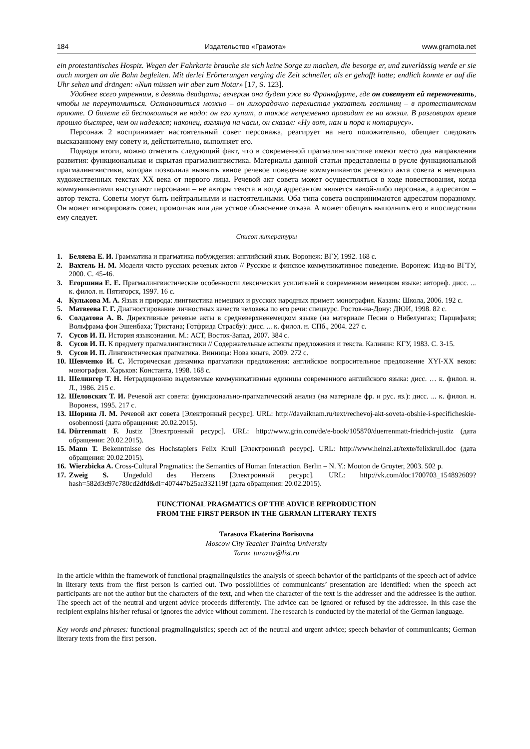184 Издательство «Грамота» www.gramota.net
ein protestantisches Hospiz. Wegen der Fahrkarte brauche sie sich keine Sorge zu machen, die besorge er, und zuverlässig werde er sie auch morgen an die Bahn begleiten. Mit derlei Erörterungen verging die Zeit schneller, als er gehofft hatte; endlich konnte er auf die Uhr sehen und drängen: «Nun müssen wir aber zum Notar» [17, S. 123].
Удобнее всего утренним, в девять двадцать; вечером она будет уже во Франкфурте, где он советует ей переночевать, чтобы не переутомиться. Остановиться можно – он лихорадочно перелистал указатель гостиниц – в протестантском приюте. О билете ей беспокоиться не надо: он его купит, а также непременно проводит ее на вокзал. В разговорах время прошло быстрее, чем он надеялся; наконец, взглянув на часы, он сказал: «Ну вот, нам и пора к нотариусу».
Персонаж 2 воспринимает настоятельный совет персонажа, реагирует на него положительно, обещает следовать высказанному ему совету и, действительно, выполняет его.
Подводя итоги, можно отметить следующий факт, что в современной прагмалингвистике имеют место два направления развития: функциональная и скрытая прагмалингвистика. Материалы данной статьи представлены в русле функциональной прагмалингвистики, которая позволила выявить явное речевое поведение коммуникантов речевого акта совета в немецких художественных текстах XX века от первого лица. Речевой акт совета может осуществляться в ходе повествования, когда коммуникантами выступают персонажи – не авторы текста и когда адресантом является какой-либо персонаж, а адресатом – автор текста. Советы могут быть нейтральными и настоятельными. Оба типа совета воспринимаются адресатом поразному. Он может игнорировать совет, промолчав или дав устное объяснение отказа. А может обещать выполнить его и впоследствии ему следует.
Список литературы
1. Беляева Е. И. Грамматика и прагматика побуждения: английский язык. Воронеж: ВГУ, 1992. 168 с.
2. Вахтель Н. М. Модели чисто русских речевых актов // Русское и финское коммуникативное поведение. Воронеж: Изд-во ВГТУ, 2000. С. 45-46.
3. Егоршина Е. Е. Прагмалингвистические особенности лексических усилителей в современном немецком языке: автореф. дисс. ... к. филол. н. Пятигорск, 1997. 16 с.
4. Кулькова М. А. Язык и природа: лингвистика немецких и русских народных примет: монография. Казань: Школа, 2006. 192 с.
5. Матвеева Г. Г. Диагностирование личностных качеств человека по его речи: спецкурс. Ростов-на-Дону: ДЮИ, 1998. 82 с.
6. Солдатова А. В. Директивные речевые акты в средневерхненемецком языке (на материале Песни о Нибелунгах; Парцифаля; Вольфрама фон Эшенбаха; Тристана; Готфрида Страсбу): дисс. ... к. филол. н. СПб., 2004. 227 с.
7. Сусов И. П. История языкознания. М.: АСТ, Восток-Запад, 2007. 384 с.
8. Сусов И. П. К предмету прагмалингвистики // Содержательные аспекты предложения и текста. Калинин: КГУ, 1983. С. 3-15.
9. Сусов И. П. Лингвистическая прагматика. Винница: Нова кныга, 2009. 272 с.
10. Шевченко И. С. Историческая динамика прагматики предложения: английское вопросительное предложение XYI-XX веков: монография. Харьков: Константа, 1998. 168 с.
11. Шелингер Т. Н. Нетрадиционно выделяемые коммуникативные единицы современного английского языка: дисс. … к. филол. н. Л., 1986. 215 с.
12. Шеловских Т. И. Речевой акт совета: функционально-прагматический анализ (на материале фр. и рус. яз.): дисс. ... к. филол. н. Воронеж, 1995. 217 с.
13. Шорина Л. М. Речевой акт совета [Электронный ресурс]. URL: http://davaiknam.ru/text/rechevoj-akt-soveta-obshie-i-specificheskie-osobennosti (дата обращения: 20.02.2015).
14. Dürrenmatt F. Justiz [Электронный ресурс]. URL: http://www.grin.com/de/e-book/105870/duerrenmatt-friedrich-justiz (дата обращения: 20.02.2015).
15. Mann T. Bekenntnisse des Hochstaplers Felix Krull [Электронный ресурс]. URL: http://www.heinzi.at/texte/felixkrull.doc (дата обращения: 20.02.2015).
16. Wierzbicka A. Cross-Cultural Pragmatics: the Semantics of Human Interaction. Berlin – N. Y.: Mouton de Gruyter, 2003. 502 p.
17. Zweig S. Ungeduld des Herzens [Электронный ресурс]. URL: http://vk.com/doc1700703_154892609?hash=582d3d97c780cd2dfd&dl=407447b25aa332119f (дата обращения: 20.02.2015).
FUNCTIONAL PRAGMATICS OF THE ADVICE REPRODUCTION
FROM THE FIRST PERSON IN THE GERMAN LITERARY TEXTS
Tarasova Ekaterina Borisovna
Moscow City Teacher Training University
Taraz_tarazov@list.ru
In the article within the framework of functional pragmalinguistics the analysis of speech behavior of the participants of the speech act of advice in literary texts from the first person is carried out. Two possibilities of communicants’ presentation are identified: when the speech act participants are not the author but the characters of the text, and when the character of the text is the addresser and the addressee is the author. The speech act of the neutral and urgent advice proceeds differently. The advice can be ignored or refused by the addressee. In this case the recipient explains his/her refusal or ignores the advice without comment. The research is conducted by the material of the German language.
Key words and phrases: functional pragmalinguistics; speech act of the neutral and urgent advice; speech behavior of communicants; German literary texts from the first person.